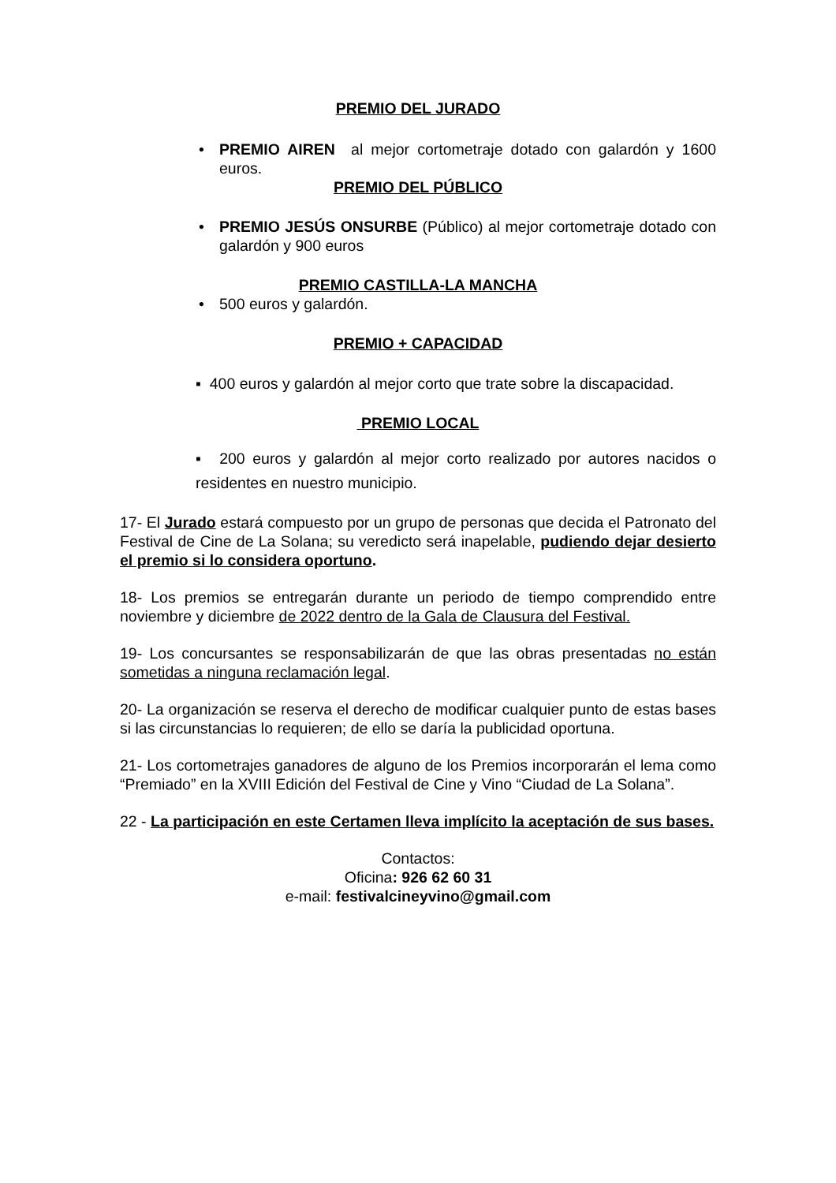PREMIO DEL JURADO
• PREMIO AIREN al mejor cortometraje dotado con galardón y 1600 euros.
PREMIO DEL PÚBLICO
• PREMIO JESÚS ONSURBE (Público) al mejor cortometraje dotado con galardón y 900 euros
PREMIO CASTILLA-LA MANCHA
• 500 euros y galardón.
PREMIO + CAPACIDAD
▪ 400 euros y galardón al mejor corto que trate sobre la discapacidad.
PREMIO LOCAL
▪ 200 euros y galardón al mejor corto realizado por autores nacidos o residentes en nuestro municipio.
17- El Jurado estará compuesto por un grupo de personas que decida el Patronato del Festival de Cine de La Solana; su veredicto será inapelable, pudiendo dejar desierto el premio si lo considera oportuno.
18- Los premios se entregarán durante un periodo de tiempo comprendido entre noviembre y diciembre de 2022 dentro de la Gala de Clausura del Festival.
19- Los concursantes se responsabilizarán de que las obras presentadas no están sometidas a ninguna reclamación legal.
20- La organización se reserva el derecho de modificar cualquier punto de estas bases si las circunstancias lo requieren; de ello se daría la publicidad oportuna.
21- Los cortometrajes ganadores de alguno de los Premios incorporarán el lema como “Premiado” en la XVIII Edición del Festival de Cine y Vino “Ciudad de La Solana”.
22 - La participación en este Certamen lleva implícito la aceptación de sus bases.
Contactos:
Oficina: 926 62 60 31
e-mail: festivalcineyvino@gmail.com